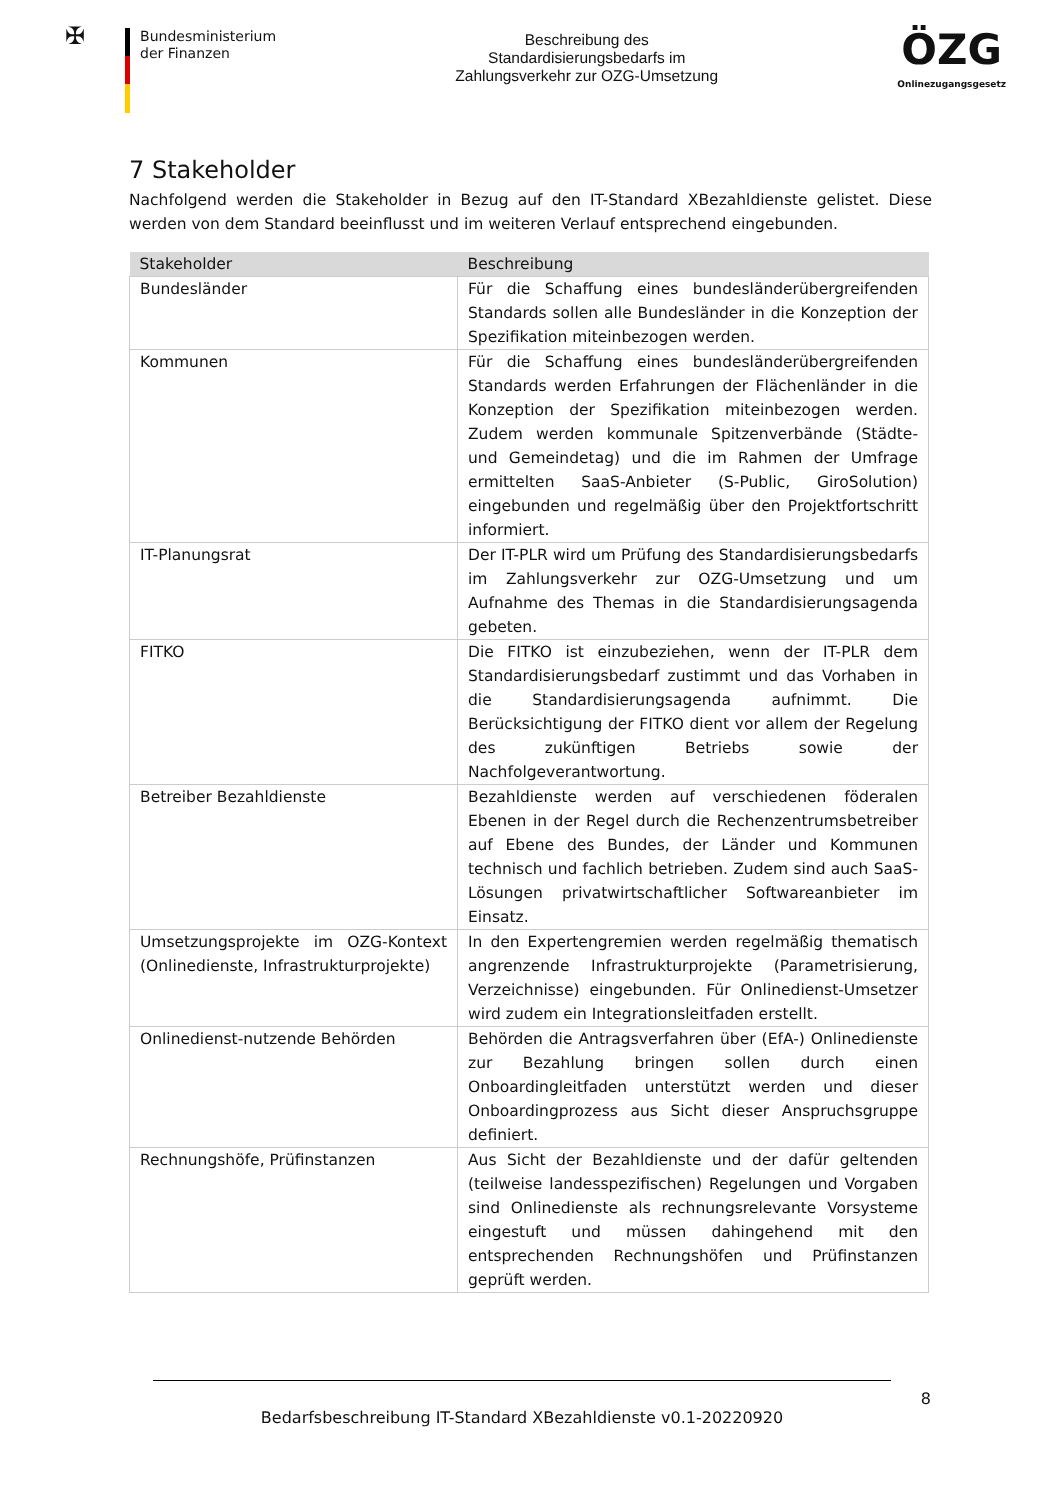✠
Bundesministerium
der Finanzen
Beschreibung des
Standardisierungsbedarfs im
Zahlungsverkehr zur OZG-Umsetzung
ÖZG
Onlinezugangsgesetz
7 Stakeholder
Nachfolgend werden die Stakeholder in Bezug auf den IT-Standard XBezahldienste gelistet. Diese werden von dem Standard beeinflusst und im weiteren Verlauf entsprechend eingebunden.
| Stakeholder | Beschreibung |
| --- | --- |
| Bundesländer | Für die Schaffung eines bundesländerübergreifenden Standards sollen alle Bundesländer in die Konzeption der Spezifikation miteinbezogen werden. |
| Kommunen | Für die Schaffung eines bundesländerübergreifenden Standards werden Erfahrungen der Flächenländer in die Konzeption der Spezifikation miteinbezogen werden. Zudem werden kommunale Spitzenverbände (Städte- und Gemeindetag) und die im Rahmen der Umfrage ermittelten SaaS-Anbieter (S-Public, GiroSolution) eingebunden und regelmäßig über den Projektfortschritt informiert. |
| IT-Planungsrat | Der IT-PLR wird um Prüfung des Standardisierungsbedarfs im Zahlungsverkehr zur OZG-Umsetzung und um Aufnahme des Themas in die Standardisierungsagenda gebeten. |
| FITKO | Die FITKO ist einzubeziehen, wenn der IT-PLR dem Standardisierungsbedarf zustimmt und das Vorhaben in die Standardisierungsagenda aufnimmt. Die Berücksichtigung der FITKO dient vor allem der Regelung des zukünftigen Betriebs sowie der Nachfolgeverantwortung. |
| Betreiber Bezahldienste | Bezahldienste werden auf verschiedenen föderalen Ebenen in der Regel durch die Rechenzentrumsbetreiber auf Ebene des Bundes, der Länder und Kommunen technisch und fachlich betrieben. Zudem sind auch SaaS-Lösungen privatwirtschaftlicher Softwareanbieter im Einsatz. |
| Umsetzungsprojekte im OZG-Kontext (Onlinedienste, Infrastrukturprojekte) | In den Expertengremien werden regelmäßig thematisch angrenzende Infrastrukturprojekte (Parametrisierung, Verzeichnisse) eingebunden. Für Onlinedienst-Umsetzer wird zudem ein Integrationsleitfaden erstellt. |
| Onlinedienst-nutzende Behörden | Behörden die Antragsverfahren über (EfA-) Onlinedienste zur Bezahlung bringen sollen durch einen Onboardingleitfaden unterstützt werden und dieser Onboardingprozess aus Sicht dieser Anspruchsgruppe definiert. |
| Rechnungshöfe, Prüfinstanzen | Aus Sicht der Bezahldienste und der dafür geltenden (teilweise landesspezifischen) Regelungen und Vorgaben sind Onlinedienste als rechnungsrelevante Vorsysteme eingestuft und müssen dahingehend mit den entsprechenden Rechnungshöfen und Prüfinstanzen geprüft werden. |
8
Bedarfsbeschreibung IT-Standard XBezahldienste v0.1-20220920